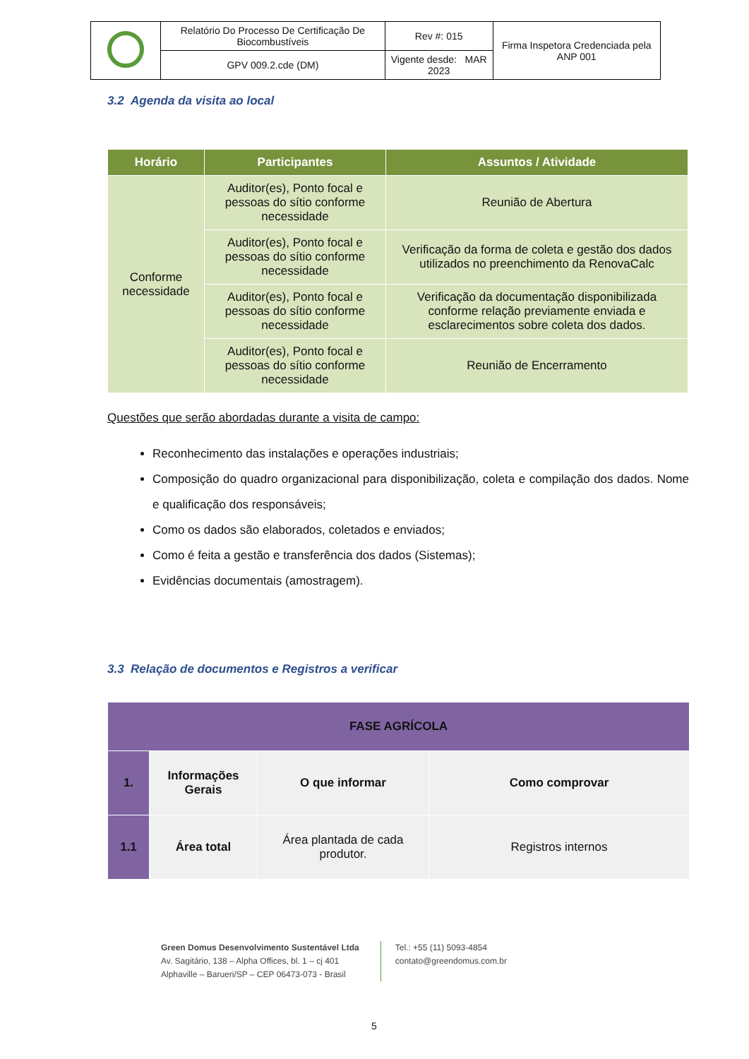| | Relatório Do Processo De Certificação De Biocombustíveis | Rev #: 015 | Firma Inspetora Credenciada pela ANP 001 |
| | GPV 009.2.cde (DM) | Vigente desde: MAR 2023 | |
3.2 Agenda da visita ao local
| Horário | Participantes | Assuntos / Atividade |
| --- | --- | --- |
| Conforme necessidade | Auditor(es), Ponto focal e pessoas do sítio conforme necessidade | Reunião de Abertura |
| | Auditor(es), Ponto focal e pessoas do sítio conforme necessidade | Verificação da forma de coleta e gestão dos dados utilizados no preenchimento da RenovaCalc |
| | Auditor(es), Ponto focal e pessoas do sítio conforme necessidade | Verificação da documentação disponibilizada conforme relação previamente enviada e esclarecimentos sobre coleta dos dados. |
| | Auditor(es), Ponto focal e pessoas do sítio conforme necessidade | Reunião de Encerramento |
Questões que serão abordadas durante a visita de campo:
Reconhecimento das instalações e operações industriais;
Composição do quadro organizacional para disponibilização, coleta e compilação dos dados. Nome e qualificação dos responsáveis;
Como os dados são elaborados, coletados e enviados;
Como é feita a gestão e transferência dos dados (Sistemas);
Evidências documentais (amostragem).
3.3 Relação de documentos e Registros a verificar
| FASE AGRÍCOLA | | | |
| 1. | Informações Gerais | O que informar | Como comprovar |
| 1.1 | Área total | Área plantada de cada produtor. | Registros internos |
Green Domus Desenvolvimento Sustentável Ltda
Av. Sagitário, 138 – Alpha Offices, bl. 1 – cj 401
Alphaville – Barueri/SP – CEP 06473-073 - Brasil
Tel.: +55 (11) 5093-4854
contato@greendomus.com.br
5